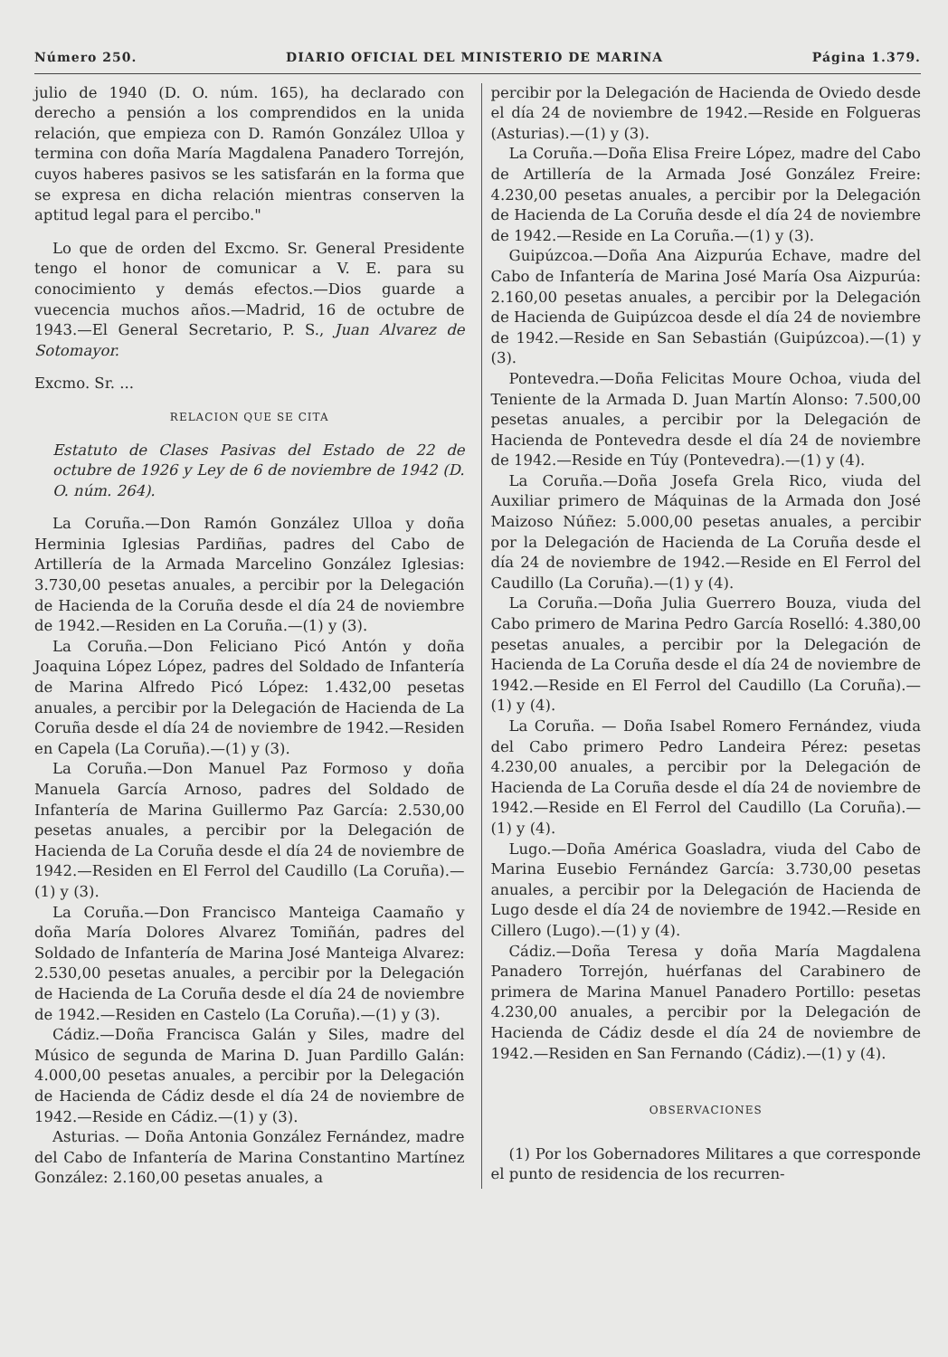Número 250. DIARIO OFICIAL DEL MINISTERIO DE MARINA Página 1.379.
julio de 1940 (D. O. núm. 165), ha declarado con derecho a pensión a los comprendidos en la unida relación, que empieza con D. Ramón González Ulloa y termina con doña María Magdalena Panadero Torrejón, cuyos haberes pasivos se les satisfarán en la forma que se expresa en dicha relación mientras conserven la aptitud legal para el percibo."
Lo que de orden del Excmo. Sr. General Presidente tengo el honor de comunicar a V. E. para su conocimiento y demás efectos.—Dios guarde a vuecencia muchos años.—Madrid, 16 de octubre de 1943.—El General Secretario, P. S., Juan Alvarez de Sotomayor.
Excmo. Sr. ...
RELACION QUE SE CITA
Estatuto de Clases Pasivas del Estado de 22 de octubre de 1926 y Ley de 6 de noviembre de 1942 (D. O. núm. 264).
La Coruña.—Don Ramón González Ulloa y doña Herminia Iglesias Pardiñas, padres del Cabo de Artillería de la Armada Marcelino González Iglesias: 3.730,00 pesetas anuales, a percibir por la Delegación de Hacienda de la Coruña desde el día 24 de noviembre de 1942.—Residen en La Coruña.—(1) y (3).
La Coruña.—Don Feliciano Picó Antón y doña Joaquina López López, padres del Soldado de Infantería de Marina Alfredo Picó López: 1.432,00 pesetas anuales, a percibir por la Delegación de Hacienda de La Coruña desde el día 24 de noviembre de 1942.—Residen en Capela (La Coruña).—(1) y (3).
La Coruña.—Don Manuel Paz Formoso y doña Manuela García Arnoso, padres del Soldado de Infantería de Marina Guillermo Paz García: 2.530,00 pesetas anuales, a percibir por la Delegación de Hacienda de La Coruña desde el día 24 de noviembre de 1942.—Residen en El Ferrol del Caudillo (La Coruña).—(1) y (3).
La Coruña.—Don Francisco Manteiga Caamaño y doña María Dolores Alvarez Tomiñán, padres del Soldado de Infantería de Marina José Manteiga Alvarez: 2.530,00 pesetas anuales, a percibir por la Delegación de Hacienda de La Coruña desde el día 24 de noviembre de 1942.—Residen en Castelo (La Coruña).—(1) y (3).
Cádiz.—Doña Francisca Galán y Siles, madre del Músico de segunda de Marina D. Juan Pardillo Galán: 4.000,00 pesetas anuales, a percibir por la Delegación de Hacienda de Cádiz desde el día 24 de noviembre de 1942.—Reside en Cádiz.—(1) y (3).
Asturias. — Doña Antonia González Fernández, madre del Cabo de Infantería de Marina Constantino Martínez González: 2.160,00 pesetas anuales, a
percibir por la Delegación de Hacienda de Oviedo desde el día 24 de noviembre de 1942.—Reside en Folgueras (Asturias).—(1) y (3).
La Coruña.—Doña Elisa Freire López, madre del Cabo de Artillería de la Armada José González Freire: 4.230,00 pesetas anuales, a percibir por la Delegación de Hacienda de La Coruña desde el día 24 de noviembre de 1942.—Reside en La Coruña.—(1) y (3).
Guipúzcoa.—Doña Ana Aizpurúa Echave, madre del Cabo de Infantería de Marina José María Osa Aizpurúa: 2.160,00 pesetas anuales, a percibir por la Delegación de Hacienda de Guipúzcoa desde el día 24 de noviembre de 1942.—Reside en San Sebastián (Guipúzcoa).—(1) y (3).
Pontevedra.—Doña Felicitas Moure Ochoa, viuda del Teniente de la Armada D. Juan Martín Alonso: 7.500,00 pesetas anuales, a percibir por la Delegación de Hacienda de Pontevedra desde el día 24 de noviembre de 1942.—Reside en Túy (Pontevedra).—(1) y (4).
La Coruña.—Doña Josefa Grela Rico, viuda del Auxiliar primero de Máquinas de la Armada don José Maizoso Núñez: 5.000,00 pesetas anuales, a percibir por la Delegación de Hacienda de La Coruña desde el día 24 de noviembre de 1942.—Reside en El Ferrol del Caudillo (La Coruña).—(1) y (4).
La Coruña.—Doña Julia Guerrero Bouza, viuda del Cabo primero de Marina Pedro García Roselló: 4.380,00 pesetas anuales, a percibir por la Delegación de Hacienda de La Coruña desde el día 24 de noviembre de 1942.—Reside en El Ferrol del Caudillo (La Coruña).—(1) y (4).
La Coruña. — Doña Isabel Romero Fernández, viuda del Cabo primero Pedro Landeira Pérez: pesetas 4.230,00 anuales, a percibir por la Delegación de Hacienda de La Coruña desde el día 24 de noviembre de 1942.—Reside en El Ferrol del Caudillo (La Coruña).—(1) y (4).
Lugo.—Doña América Goasladra, viuda del Cabo de Marina Eusebio Fernández García: 3.730,00 pesetas anuales, a percibir por la Delegación de Hacienda de Lugo desde el día 24 de noviembre de 1942.—Reside en Cillero (Lugo).—(1) y (4).
Cádiz.—Doña Teresa y doña María Magdalena Panadero Torrejón, huérfanas del Carabinero de primera de Marina Manuel Panadero Portillo: pesetas 4.230,00 anuales, a percibir por la Delegación de Hacienda de Cádiz desde el día 24 de noviembre de 1942.—Residen en San Fernando (Cádiz).—(1) y (4).
OBSERVACIONES
(1) Por los Gobernadores Militares a que corresponde el punto de residencia de los recurren-